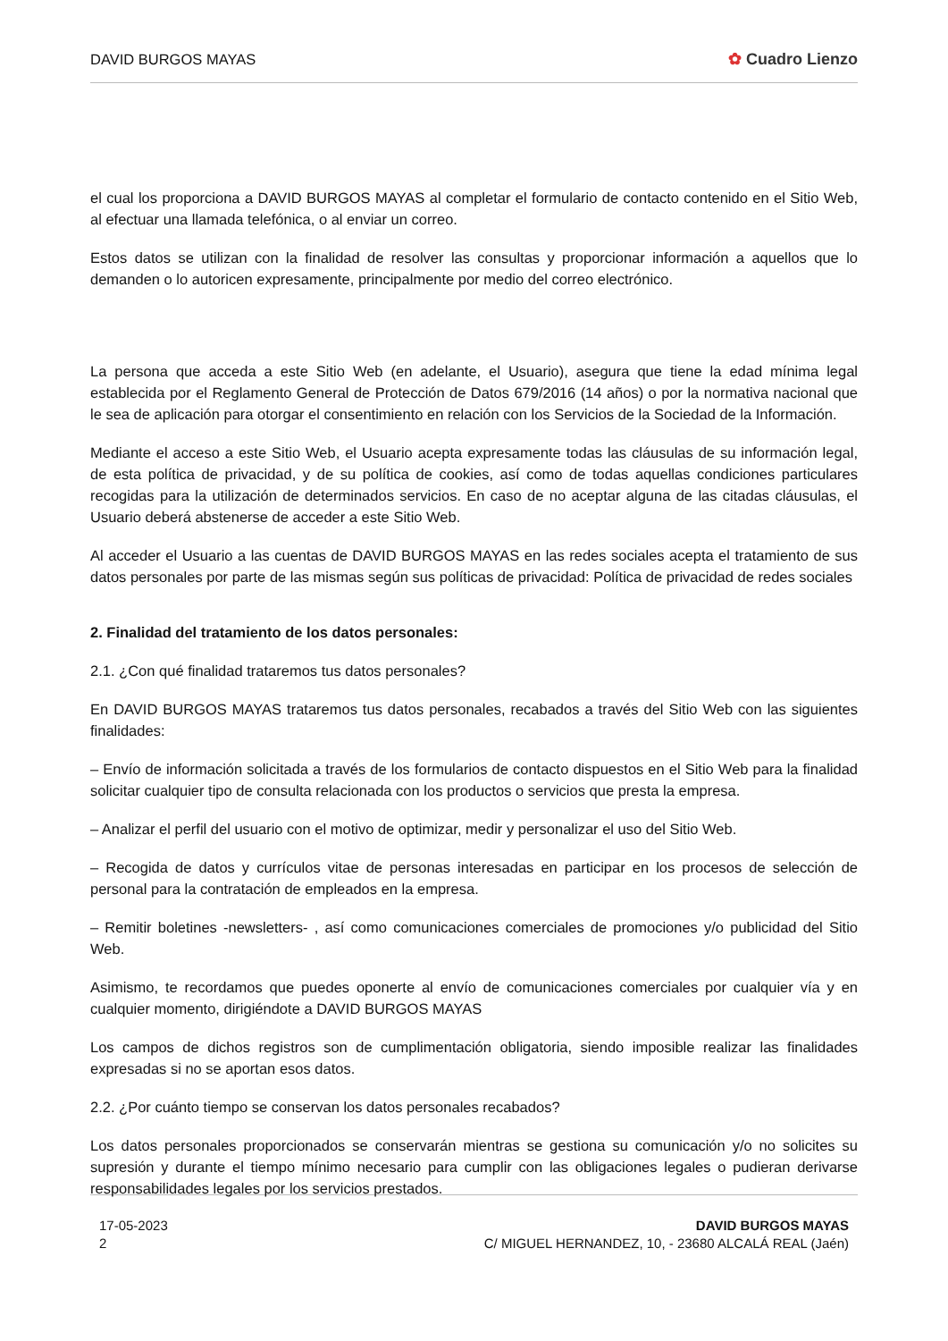DAVID BURGOS MAYAS ✿ Cuadro Lienzo
el cual los proporciona a DAVID BURGOS MAYAS al completar el formulario de contacto contenido en el Sitio Web, al efectuar una llamada telefónica, o al enviar un correo.
Estos datos se utilizan con la finalidad de resolver las consultas y proporcionar información a aquellos que lo demanden o lo autoricen expresamente, principalmente por medio del correo electrónico.
La persona que acceda a este Sitio Web (en adelante, el Usuario), asegura que tiene la edad mínima legal establecida por el Reglamento General de Protección de Datos 679/2016 (14 años) o por la normativa nacional que le sea de aplicación para otorgar el consentimiento en relación con los Servicios de la Sociedad de la Información.
Mediante el acceso a este Sitio Web, el Usuario acepta expresamente todas las cláusulas de su información legal, de esta política de privacidad, y de su política de cookies, así como de todas aquellas condiciones particulares recogidas para la utilización de determinados servicios. En caso de no aceptar alguna de las citadas cláusulas, el Usuario deberá abstenerse de acceder a este Sitio Web.
Al acceder el Usuario a las cuentas de DAVID BURGOS MAYAS en las redes sociales acepta el tratamiento de sus datos personales por parte de las mismas según sus políticas de privacidad: Política de privacidad de redes sociales
2. Finalidad del tratamiento de los datos personales:
2.1. ¿Con qué finalidad trataremos tus datos personales?
En DAVID BURGOS MAYAS trataremos tus datos personales, recabados a través del Sitio Web con las siguientes finalidades:
– Envío de información solicitada a través de los formularios de contacto dispuestos en el Sitio Web para la finalidad solicitar cualquier tipo de consulta relacionada con los productos o servicios que presta la empresa.
– Analizar el perfil del usuario con el motivo de optimizar, medir y personalizar el uso del Sitio Web.
– Recogida de datos y currículos vitae de personas interesadas en participar en los procesos de selección de personal para la contratación de empleados en la empresa.
– Remitir boletines -newsletters- , así como comunicaciones comerciales de promociones y/o publicidad del Sitio Web.
Asimismo, te recordamos que puedes oponerte al envío de comunicaciones comerciales por cualquier vía y en cualquier momento, dirigiéndote a DAVID BURGOS MAYAS
Los campos de dichos registros son de cumplimentación obligatoria, siendo imposible realizar las finalidades expresadas si no se aportan esos datos.
2.2. ¿Por cuánto tiempo se conservan los datos personales recabados?
Los datos personales proporcionados se conservarán mientras se gestiona su comunicación y/o no solicites su supresión y durante el tiempo mínimo necesario para cumplir con las obligaciones legales o pudieran derivarse responsabilidades legales por los servicios prestados.
17-05-2023
2
DAVID BURGOS MAYAS
C/ MIGUEL HERNANDEZ, 10, - 23680 ALCALÁ REAL (Jaén)